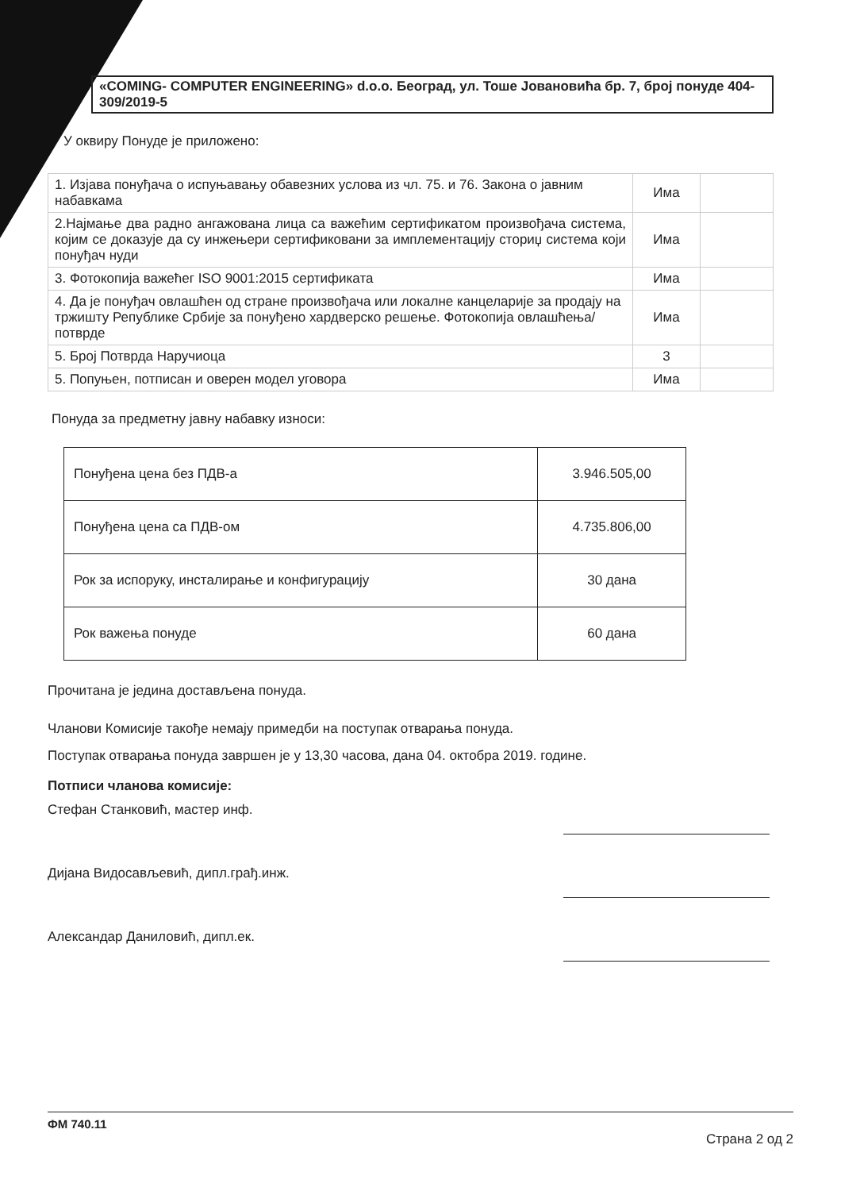«COMING- COMPUTER ENGINEERING» d.o.o. Београд, ул. Тоше Јовановића бр. 7, број понуде 404-309/2019-5
У оквиру Понуде је приложено:
| 1. Изјава понуђача о испуњавању обавезних услова из чл. 75. и 76. Закона о јавним набавкама | Има | |
| 2.Најмање два радно ангажована лица са важећим сертификатом произвођача система, којим се доказује да су инжењери сертификовани за имплементацију сториџ система који понуђач нуди | Има | |
| 3. Фотокопија важећег ISO 9001:2015 сертификата | Има | |
| 4. Да је понуђач овлашћен од стране произвођача или локалне канцеларије за продају на тржишту Републике Србије за понуђено хардверско решење. Фотокопија овлашћења/потврде | Има | |
| 5. Број Потврда Наручиоца | 3 | |
| 5. Попуњен, потписан и оверен модел уговора | Има | |
Понуда за предметну јавну набавку износи:
| Понуђена цена без ПДВ-а | 3.946.505,00 |
| Понуђена цена са ПДВ-ом | 4.735.806,00 |
| Рок за испоруку, инсталирање и конфигурацију | 30 дана |
| Рок важења понуде | 60 дана |
Прочитана је једина достављена понуда.
Чланови Комисије такође немају примедби на поступак отварања понуда.
Поступак отварања понуда завршен је у 13,30 часова, дана 04. октобра 2019. године.
Потписи чланова комисије:
Стефан Станковић, мастер инф.
Дијана Видосављевић, дипл.грађ.инж.
Александар Даниловић, дипл.ек.
ФМ 740.11 Страна 2 од 2